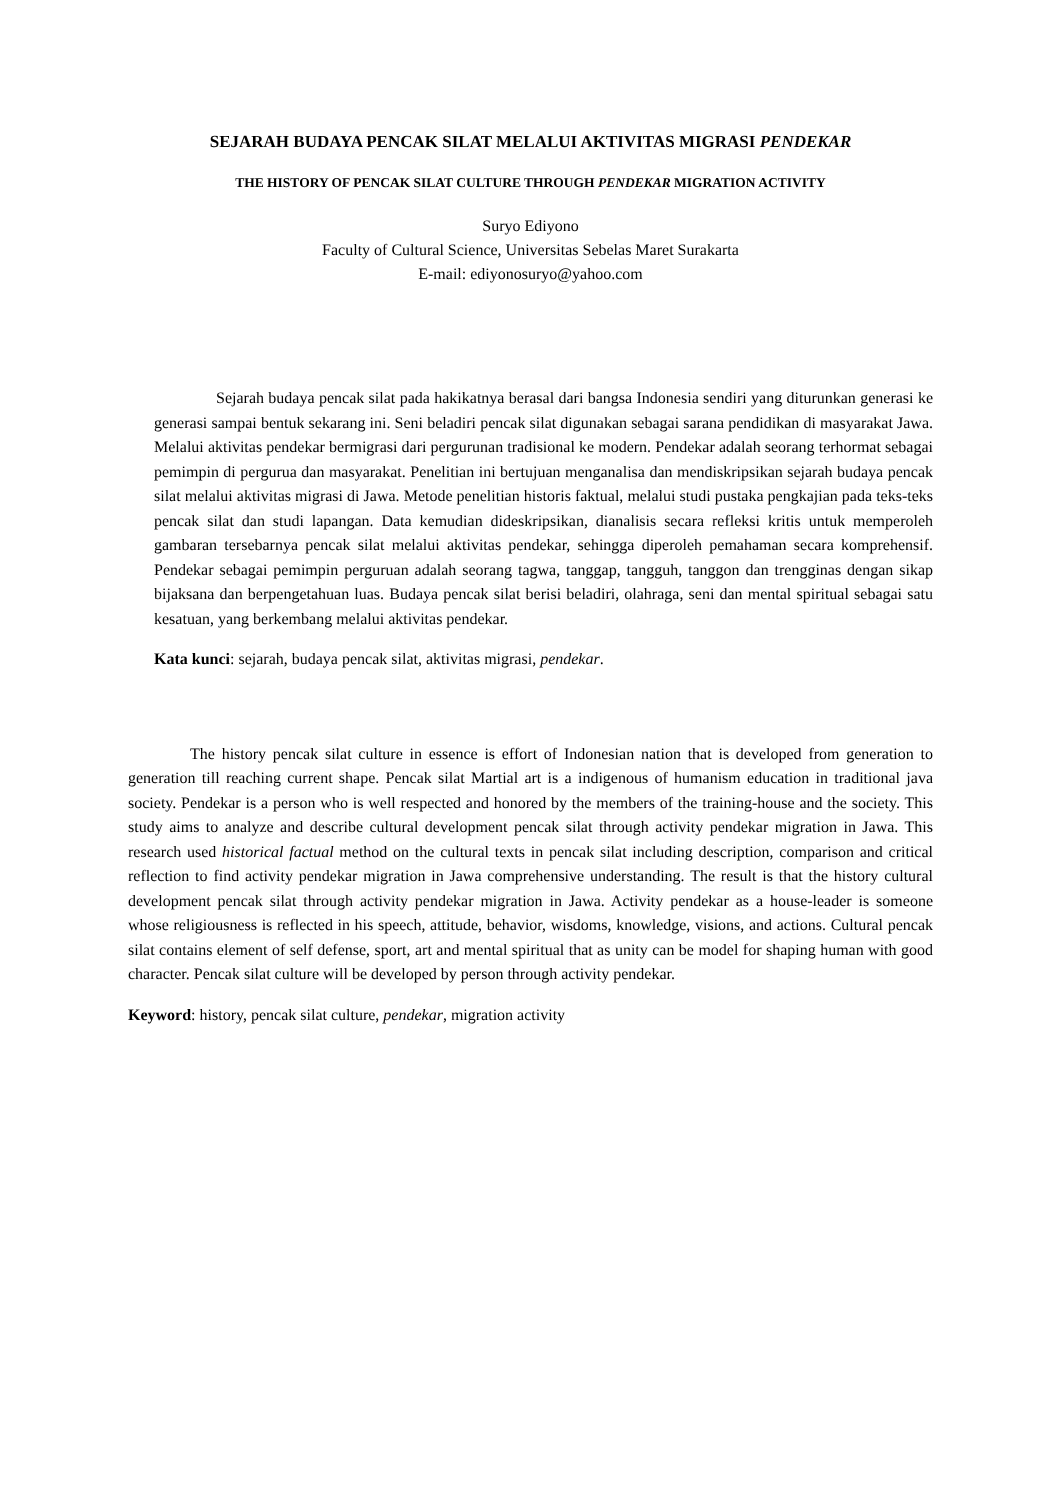SEJARAH BUDAYA PENCAK SILAT MELALUI AKTIVITAS MIGRASI PENDEKAR
THE HISTORY OF PENCAK SILAT CULTURE THROUGH PENDEKAR MIGRATION ACTIVITY
Suryo Ediyono
Faculty of Cultural Science, Universitas Sebelas Maret Surakarta
E-mail: ediyonosuryo@yahoo.com
Sejarah budaya pencak silat pada hakikatnya berasal dari bangsa Indonesia sendiri yang diturunkan generasi ke generasi sampai bentuk sekarang ini. Seni beladiri pencak silat digunakan sebagai sarana pendidikan di masyarakat Jawa. Melalui aktivitas pendekar bermigrasi dari pergurunan tradisional ke modern. Pendekar adalah seorang terhormat sebagai pemimpin di pergurua dan masyarakat. Penelitian ini bertujuan menganalisa dan mendiskripsikan sejarah budaya pencak silat melalui aktivitas migrasi di Jawa. Metode penelitian historis faktual, melalui studi pustaka pengkajian pada teks-teks pencak silat dan studi lapangan. Data kemudian dideskripsikan, dianalisis secara refleksi kritis untuk memperoleh gambaran tersebarnya pencak silat melalui aktivitas pendekar, sehingga diperoleh pemahaman secara komprehensif. Pendekar sebagai pemimpin perguruan adalah seorang tagwa, tanggap, tangguh, tanggon dan trengginas dengan sikap bijaksana dan berpengetahuan luas. Budaya pencak silat berisi beladiri, olahraga, seni dan mental spiritual sebagai satu kesatuan, yang berkembang melalui aktivitas pendekar.
Kata kunci: sejarah, budaya pencak silat, aktivitas migrasi, pendekar.
The history pencak silat culture in essence is effort of Indonesian nation that is developed from generation to generation till reaching current shape. Pencak silat Martial art is a indigenous of humanism education in traditional java society. Pendekar is a person who is well respected and honored by the members of the training-house and the society. This study aims to analyze and describe cultural development pencak silat through activity pendekar migration in Jawa. This research used historical factual method on the cultural texts in pencak silat including description, comparison and critical reflection to find activity pendekar migration in Jawa comprehensive understanding. The result is that the history cultural development pencak silat through activity pendekar migration in Jawa. Activity pendekar as a house-leader is someone whose religiousness is reflected in his speech, attitude, behavior, wisdoms, knowledge, visions, and actions. Cultural pencak silat contains element of self defense, sport, art and mental spiritual that as unity can be model for shaping human with good character. Pencak silat culture will be developed by person through activity pendekar.
Keyword: history, pencak silat culture, pendekar, migration activity